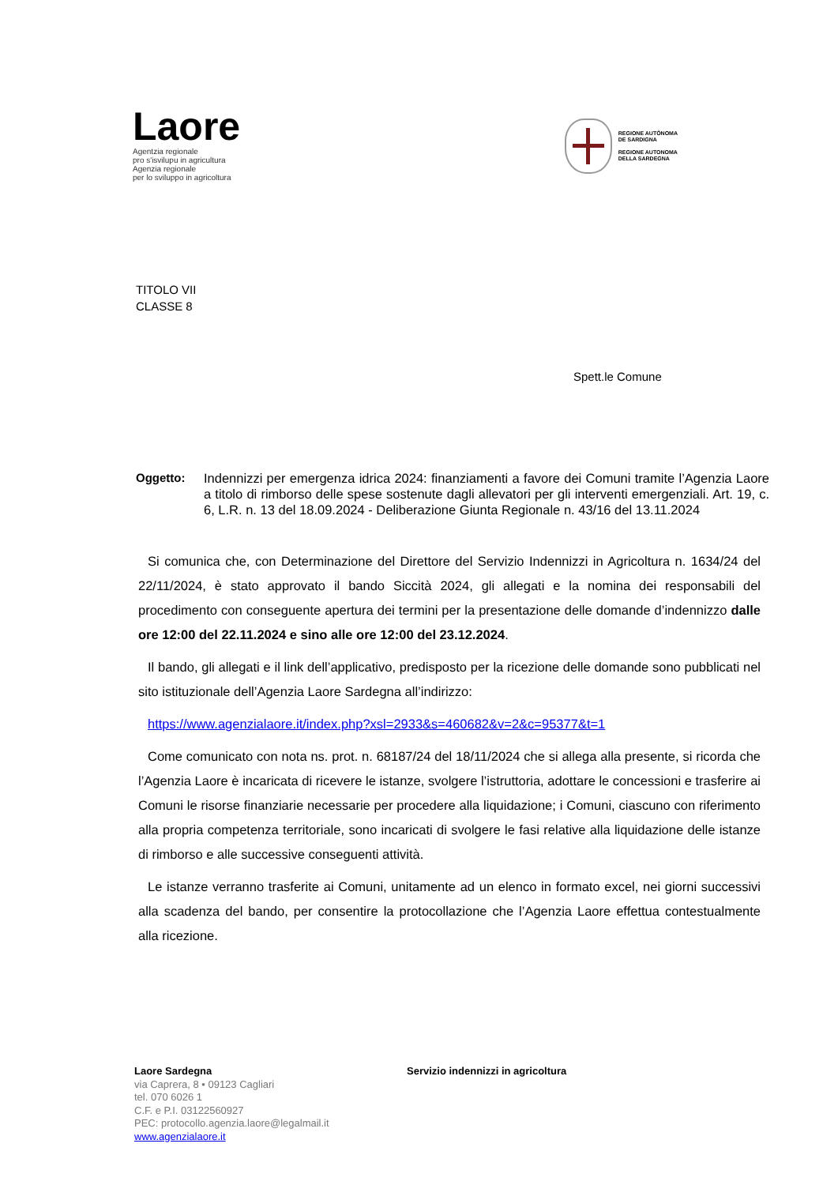Laore
Agentzia regionale
pro s'isvilupu in agricultura
Agenzia regionale
per lo sviluppo in agricoltura
REGIONE AUTÒNOMA
DE SARDIGNA
REGIONE AUTONOMA
DELLA SARDEGNA
TITOLO VII
CLASSE 8
Spett.le Comune
Oggetto: Indennizzi per emergenza idrica 2024: finanziamenti a favore dei Comuni tramite l’Agenzia Laore a titolo di rimborso delle spese sostenute dagli allevatori per gli interventi emergenziali. Art. 19, c. 6, L.R. n. 13 del 18.09.2024 - Deliberazione Giunta Regionale n. 43/16 del 13.11.2024
Si comunica che, con Determinazione del Direttore del Servizio Indennizzi in Agricoltura n. 1634/24 del 22/11/2024, è stato approvato il bando Siccità 2024, gli allegati e la nomina dei responsabili del procedimento con conseguente apertura dei termini per la presentazione delle domande d’indennizzo dalle ore 12:00 del 22.11.2024 e sino alle ore 12:00 del 23.12.2024.
Il bando, gli allegati e il link dell’applicativo, predisposto per la ricezione delle domande sono pubblicati nel sito istituzionale dell’Agenzia Laore Sardegna all’indirizzo:
https://www.agenzialaore.it/index.php?xsl=2933&s=460682&v=2&c=95377&t=1
Come comunicato con nota ns. prot. n. 68187/24 del 18/11/2024 che si allega alla presente, si ricorda che l’Agenzia Laore è incaricata di ricevere le istanze, svolgere l’istruttoria, adottare le concessioni e trasferire ai Comuni le risorse finanziarie necessarie per procedere alla liquidazione; i Comuni, ciascuno con riferimento alla propria competenza territoriale, sono incaricati di svolgere le fasi relative alla liquidazione delle istanze di rimborso e alle successive conseguenti attività.
Le istanze verranno trasferite ai Comuni, unitamente ad un elenco in formato excel, nei giorni successivi alla scadenza del bando, per consentire la protocollazione che l’Agenzia Laore effettua contestualmente alla ricezione.
Laore Sardegna
via Caprera, 8 • 09123 Cagliari
tel. 070 6026 1
C.F. e P.I. 03122560927
PEC: protocollo.agenzia.laore@legalmail.it
www.agenzialaore.it
Servizio indennizzi in agricoltura